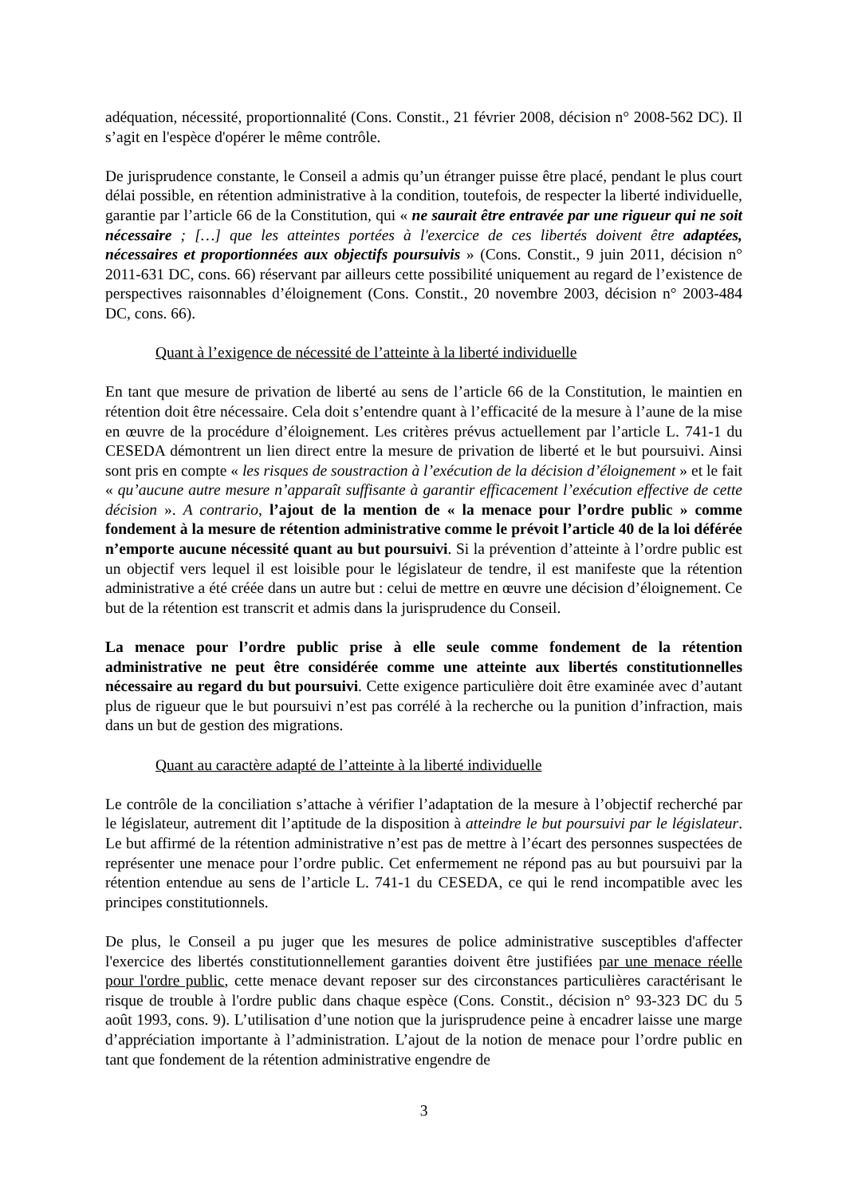adéquation, nécessité, proportionnalité (Cons. Constit., 21 février 2008, décision n° 2008-562 DC). Il s’agit en l'espèce d'opérer le même contrôle.
De jurisprudence constante, le Conseil a admis qu’un étranger puisse être placé, pendant le plus court délai possible, en rétention administrative à la condition, toutefois, de respecter la liberté individuelle, garantie par l’article 66 de la Constitution, qui « ne saurait être entravée par une rigueur qui ne soit nécessaire ; […] que les atteintes portées à l'exercice de ces libertés doivent être adaptées, nécessaires et proportionnées aux objectifs poursuivis » (Cons. Constit., 9 juin 2011, décision n° 2011-631 DC, cons. 66) réservant par ailleurs cette possibilité uniquement au regard de l’existence de perspectives raisonnables d’éloignement (Cons. Constit., 20 novembre 2003, décision n° 2003-484 DC, cons. 66).
Quant à l’exigence de nécessité de l’atteinte à la liberté individuelle
En tant que mesure de privation de liberté au sens de l’article 66 de la Constitution, le maintien en rétention doit être nécessaire. Cela doit s’entendre quant à l’efficacité de la mesure à l’aune de la mise en œuvre de la procédure d’éloignement. Les critères prévus actuellement par l’article L. 741-1 du CESEDA démontrent un lien direct entre la mesure de privation de liberté et le but poursuivi. Ainsi sont pris en compte « les risques de soustraction à l’exécution de la décision d’éloignement » et le fait « qu’aucune autre mesure n’apparaît suffisante à garantir efficacement l’exécution effective de cette décision ». A contrario, l’ajout de la mention de « la menace pour l’ordre public » comme fondement à la mesure de rétention administrative comme le prévoit l’article 40 de la loi déférée n’emporte aucune nécessité quant au but poursuivi. Si la prévention d’atteinte à l’ordre public est un objectif vers lequel il est loisible pour le législateur de tendre, il est manifeste que la rétention administrative a été créée dans un autre but : celui de mettre en œuvre une décision d’éloignement. Ce but de la rétention est transcrit et admis dans la jurisprudence du Conseil.
La menace pour l’ordre public prise à elle seule comme fondement de la rétention administrative ne peut être considérée comme une atteinte aux libertés constitutionnelles nécessaire au regard du but poursuivi. Cette exigence particulière doit être examinée avec d’autant plus de rigueur que le but poursuivi n’est pas corrélé à la recherche ou la punition d’infraction, mais dans un but de gestion des migrations.
Quant au caractère adapté de l’atteinte à la liberté individuelle
Le contrôle de la conciliation s’attache à vérifier l’adaptation de la mesure à l’objectif recherché par le législateur, autrement dit l’aptitude de la disposition à atteindre le but poursuivi par le législateur. Le but affirmé de la rétention administrative n’est pas de mettre à l’écart des personnes suspectées de représenter une menace pour l’ordre public. Cet enfermement ne répond pas au but poursuivi par la rétention entendue au sens de l’article L. 741-1 du CESEDA, ce qui le rend incompatible avec les principes constitutionnels.
De plus, le Conseil a pu juger que les mesures de police administrative susceptibles d'affecter l'exercice des libertés constitutionnellement garanties doivent être justifiées par une menace réelle pour l'ordre public, cette menace devant reposer sur des circonstances particulières caractérisant le risque de trouble à l'ordre public dans chaque espèce (Cons. Constit., décision n° 93-323 DC du 5 août 1993, cons. 9). L’utilisation d’une notion que la jurisprudence peine à encadrer laisse une marge d’appréciation importante à l’administration. L’ajout de la notion de menace pour l’ordre public en tant que fondement de la rétention administrative engendre de
3